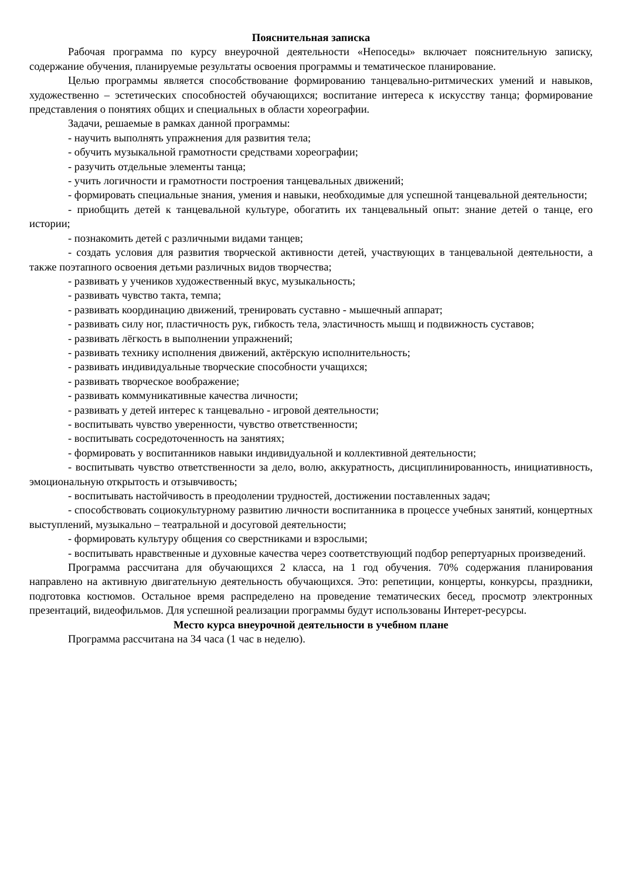Пояснительная записка
Рабочая программа по курсу внеурочной деятельности «Непоседы» включает пояснительную записку, содержание обучения, планируемые результаты освоения программы и тематическое планирование.
Целью программы является способствование формированию танцевально-ритмических умений и навыков, художественно – эстетических способностей обучающихся; воспитание интереса к искусству танца; формирование представления о понятиях общих и специальных в области хореографии.
Задачи, решаемые в рамках данной программы:
- научить выполнять упражнения для развития тела;
- обучить музыкальной грамотности средствами хореографии;
- разучить отдельные элементы танца;
- учить логичности и грамотности построения танцевальных движений;
- формировать специальные знания, умения и навыки, необходимые для успешной танцевальной деятельности;
- приобщить детей к танцевальной культуре, обогатить их танцевальный опыт: знание детей о танце, его истории;
- познакомить детей с различными видами танцев;
- создать условия для развития творческой активности детей, участвующих в танцевальной деятельности, а также поэтапного освоения детьми различных видов творчества;
- развивать у учеников художественный вкус, музыкальность;
- развивать чувство такта, темпа;
- развивать координацию движений, тренировать суставно - мышечный аппарат;
- развивать силу ног, пластичность рук, гибкость тела, эластичность мышц и подвижность суставов;
- развивать лёгкость в выполнении упражнений;
- развивать технику исполнения движений, актёрскую исполнительность;
- развивать индивидуальные творческие способности учащихся;
- развивать творческое воображение;
- развивать коммуникативные качества личности;
- развивать у детей интерес к танцевально - игровой деятельности;
- воспитывать чувство уверенности, чувство ответственности;
- воспитывать сосредоточенность на занятиях;
- формировать у воспитанников навыки индивидуальной и коллективной деятельности;
- воспитывать чувство ответственности за дело, волю, аккуратность, дисциплинированность, инициативность, эмоциональную открытость и отзывчивость;
- воспитывать настойчивость в преодолении трудностей, достижении поставленных задач;
- способствовать социокультурному развитию личности воспитанника в процессе учебных занятий, концертных выступлений, музыкально – театральной и досуговой деятельности;
- формировать культуру общения со сверстниками и взрослыми;
- воспитывать нравственные и духовные качества через соответствующий подбор репертуарных произведений.
Программа рассчитана для обучающихся 2 класса, на 1 год обучения. 70% содержания планирования направлено на активную двигательную деятельность обучающихся. Это: репетиции, концерты, конкурсы, праздники, подготовка костюмов. Остальное время распределено на проведение тематических бесед, просмотр электронных презентаций, видеофильмов. Для успешной реализации программы будут использованы Интерет-ресурсы.
Место курса внеурочной деятельности в учебном плане
Программа рассчитана на 34 часа (1 час в неделю).